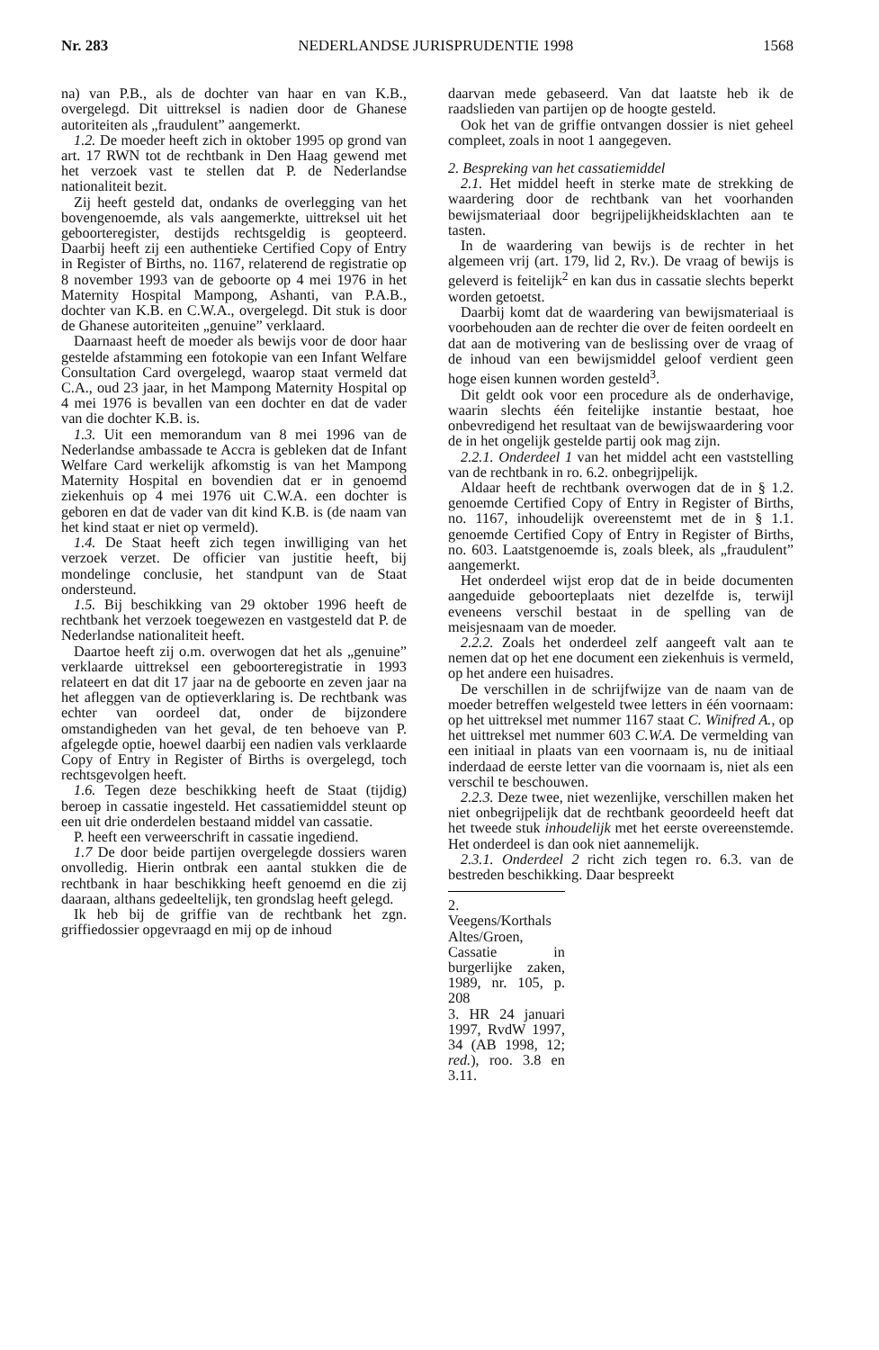Nr. 283 NEDERLANDSE JURISPRUDENTIE 1998 1568
na) van P.B., als de dochter van haar en van K.B., overgelegd. Dit uittreksel is nadien door de Ghanese autoriteiten als „fraudulent” aangemerkt.
1.2. De moeder heeft zich in oktober 1995 op grond van art. 17 RWN tot de rechtbank in Den Haag gewend met het verzoek vast te stellen dat P. de Nederlandse nationaliteit bezit.
Zij heeft gesteld dat, ondanks de overlegging van het bovengenoemde, als vals aangemerkte, uittreksel uit het geboorteregister, destijds rechtsgeldig is geopteerd. Daarbij heeft zij een authentieke Certified Copy of Entry in Register of Births, no. 1167, relaterend de registratie op 8 november 1993 van de geboorte op 4 mei 1976 in het Maternity Hospital Mampong, Ashanti, van P.A.B., dochter van K.B. en C.W.A., overgelegd. Dit stuk is door de Ghanese autoriteiten „genuine” verklaard.
Daarnaast heeft de moeder als bewijs voor de door haar gestelde afstamming een fotokopie van een Infant Welfare Consultation Card overgelegd, waarop staat vermeld dat C.A., oud 23 jaar, in het Mampong Maternity Hospital op 4 mei 1976 is bevallen van een dochter en dat de vader van die dochter K.B. is.
1.3. Uit een memorandum van 8 mei 1996 van de Nederlandse ambassade te Accra is gebleken dat de Infant Welfare Card werkelijk afkomstig is van het Mampong Maternity Hospital en bovendien dat er in genoemd ziekenhuis op 4 mei 1976 uit C.W.A. een dochter is geboren en dat de vader van dit kind K.B. is (de naam van het kind staat er niet op vermeld).
1.4. De Staat heeft zich tegen inwilliging van het verzoek verzet. De officier van justitie heeft, bij mondelinge conclusie, het standpunt van de Staat ondersteund.
1.5. Bij beschikking van 29 oktober 1996 heeft de rechtbank het verzoek toegewezen en vastgesteld dat P. de Nederlandse nationaliteit heeft.
Daartoe heeft zij o.m. overwogen dat het als „genuine” verklaarde uittreksel een geboorteregistratie in 1993 relateert en dat dit 17 jaar na de geboorte en zeven jaar na het afleggen van de optieverklaring is. De rechtbank was echter van oordeel dat, onder de bijzondere omstandigheden van het geval, de ten behoeve van P. afgelegde optie, hoewel daarbij een nadien vals verklaarde Copy of Entry in Register of Births is overgelegd, toch rechtsgevolgen heeft.
1.6. Tegen deze beschikking heeft de Staat (tijdig) beroep in cassatie ingesteld. Het cassatiemiddel steunt op een uit drie onderdelen bestaand middel van cassatie.
P. heeft een verweerschrift in cassatie ingediend.
1.7 De door beide partijen overgelegde dossiers waren onvolledig. Hierin ontbrak een aantal stukken die de rechtbank in haar beschikking heeft genoemd en die zij daaraan, althans gedeeltelijk, ten grondslag heeft gelegd.
Ik heb bij de griffie van de rechtbank het zgn. griffiedossier opgevraagd en mij op de inhoud
daarvan mede gebaseerd. Van dat laatste heb ik de raadslieden van partijen op de hoogte gesteld.
Ook het van de griffie ontvangen dossier is niet geheel compleet, zoals in noot 1 aangegeven.
2. Bespreking van het cassatiemiddel
2.1. Het middel heeft in sterke mate de strekking de waardering door de rechtbank van het voorhanden bewijsmateriaal door begrijpelijkheidsklachten aan te tasten.
In de waardering van bewijs is de rechter in het algemeen vrij (art. 179, lid 2, Rv.). De vraag of bewijs is geleverd is feitelijk<sup>2</sup> en kan dus in cassatie slechts beperkt worden getoetst.
Daarbij komt dat de waardering van bewijsmateriaal is voorbehouden aan de rechter die over de feiten oordeelt en dat aan de motivering van de beslissing over de vraag of de inhoud van een bewijsmiddel geloof verdient geen hoge eisen kunnen worden gesteld<sup>3</sup>.
Dit geldt ook voor een procedure als de onderhavige, waarin slechts één feitelijke instantie bestaat, hoe onbevredigend het resultaat van de bewijswaardering voor de in het ongelijk gestelde partij ook mag zijn.
2.2.1. Onderdeel 1 van het middel acht een vaststelling van de rechtbank in ro. 6.2. onbegrijpelijk.
Aldaar heeft de rechtbank overwogen dat de in § 1.2. genoemde Certified Copy of Entry in Register of Births, no. 1167, inhoudelijk overeenstemt met de in § 1.1. genoemde Certified Copy of Entry in Register of Births, no. 603. Laatstgenoemde is, zoals bleek, als „fraudulent” aangemerkt.
Het onderdeel wijst erop dat de in beide documenten aangeduide geboorteplaats niet dezelfde is, terwijl eveneens verschil bestaat in de spelling van de meisjesnaam van de moeder.
2.2.2. Zoals het onderdeel zelf aangeeft valt aan te nemen dat op het ene document een ziekenhuis is vermeld, op het andere een huisadres.
De verschillen in de schrijfwijze van de naam van de moeder betreffen welgesteld twee letters in één voornaam: op het uittreksel met nummer 1167 staat C. Winifred A., op het uittreksel met nummer 603 C.W.A. De vermelding van een initiaal in plaats van een voornaam is, nu de initiaal inderdaad de eerste letter van die voornaam is, niet als een verschil te beschouwen.
2.2.3. Deze twee, niet wezenlijke, verschillen maken het niet onbegrijpelijk dat de rechtbank geoordeeld heeft dat het tweede stuk inhoudelijk met het eerste overeenstemde. Het onderdeel is dan ook niet aannemelijk.
2.3.1. Onderdeel 2 richt zich tegen ro. 6.3. van de bestreden beschikking. Daar bespreekt
2. Veegens/Korthals Altes/Groen, Cassatie in burgerlijke zaken, 1989, nr. 105, p. 208
3. HR 24 januari 1997, RvdW 1997, 34 (AB 1998, 12; red.), roo. 3.8 en 3.11.